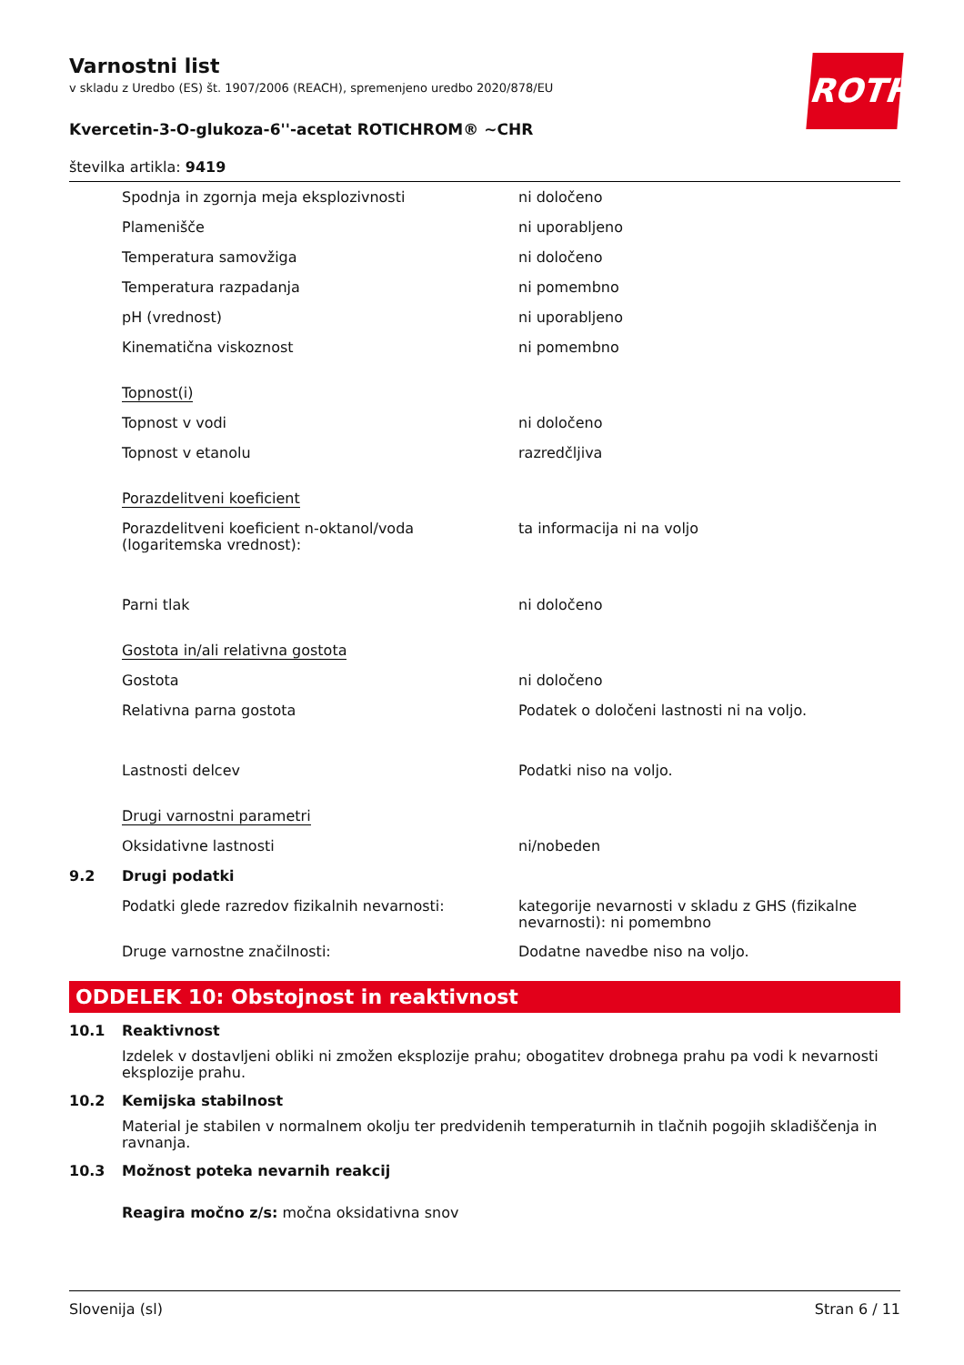ROTH
Varnostni list
v skladu z Uredbo (ES) št. 1907/2006 (REACH), spremenjeno uredbo 2020/878/EU
Kvercetin-3-O-glukoza-6''-acetat ROTICHROM® ~CHR
številka artikla: 9419
| | Spodnja in zgornja meja eksplozivnosti | ni določeno |
| | Plamenišče | ni uporabljeno |
| | Temperatura samovžiga | ni določeno |
| | Temperatura razpadanja | ni pomembno |
| | pH (vrednost) | ni uporabljeno |
| | Kinematična viskoznost | ni pomembno |
| | Topnost(i) | |
| | Topnost v vodi | ni določeno |
| | Topnost v etanolu | razredčljiva |
| | Porazdelitveni koeficient | |
| | Porazdelitveni koeficient n-oktanol/voda (logaritemska vrednost): | ta informacija ni na voljo |
| | Parni tlak | ni določeno |
| | Gostota in/ali relativna gostota | |
| | Gostota | ni določeno |
| | Relativna parna gostota | Podatek o določeni lastnosti ni na voljo. |
| | Lastnosti delcev | Podatki niso na voljo. |
| | Drugi varnostni parametri | |
| | Oksidativne lastnosti | ni/nobeden |
| 9.2 | Drugi podatki | |
| | Podatki glede razredov fizikalnih nevarnosti: | kategorije nevarnosti v skladu z GHS (fizikalne nevarnosti): ni pomembno |
| | Druge varnostne značilnosti: | Dodatne navedbe niso na voljo. |
ODDELEK 10: Obstojnost in reaktivnost
10.1 Reaktivnost
Izdelek v dostavljeni obliki ni zmožen eksplozije prahu; obogatitev drobnega prahu pa vodi k nevarnosti eksplozije prahu.
10.2 Kemijska stabilnost
Material je stabilen v normalnem okolju ter predvidenih temperaturnih in tlačnih pogojih skladiščenja in ravnanja.
10.3 Možnost poteka nevarnih reakcij
Reagira močno z/s: močna oksidativna snov
Slovenija (sl) Stran 6 / 11